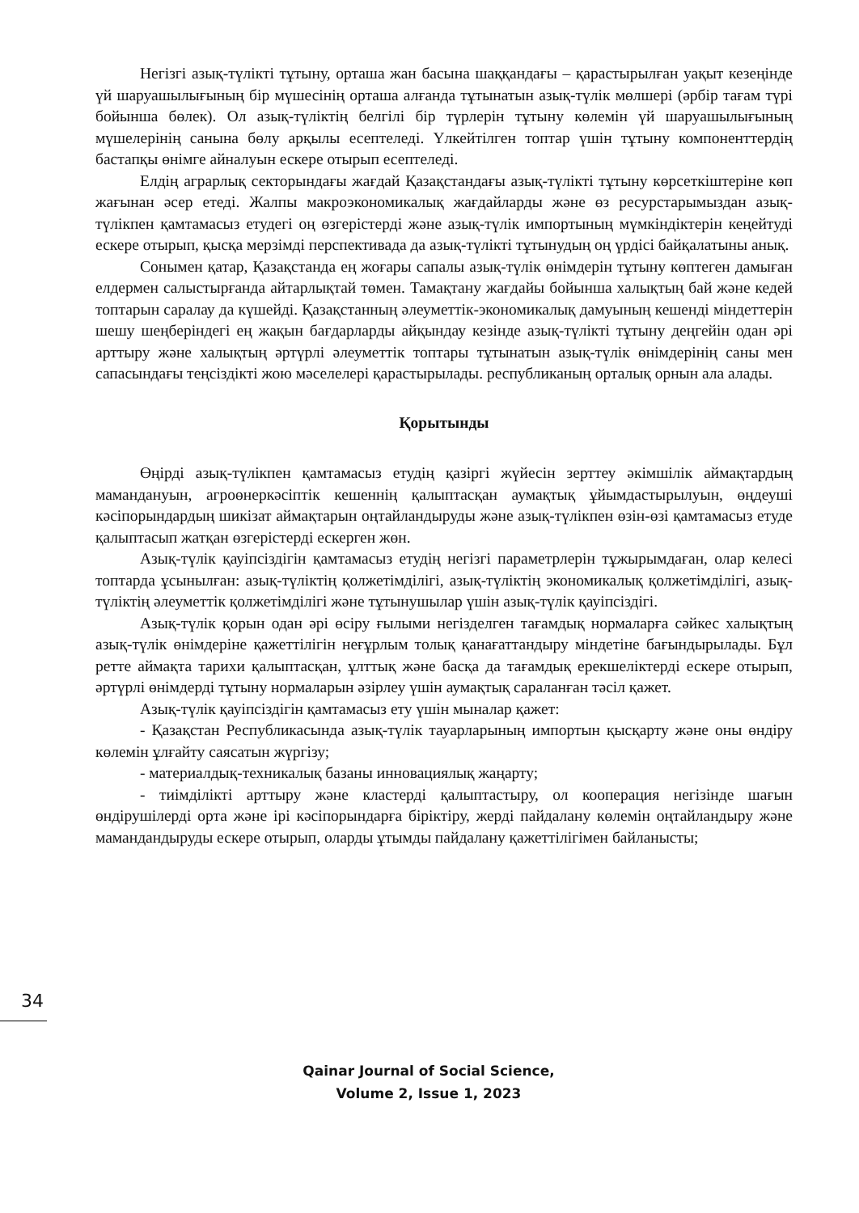Негізгі азық-түлікті тұтыну, орташа жан басына шаққандағы – қарастырылған уақыт кезеңінде үй шаруашылығының бір мүшесінің орташа алғанда тұтынатын азық-түлік мөлшері (әрбір тағам түрі бойынша бөлек). Ол азық-түліктің белгілі бір түрлерін тұтыну көлемін үй шаруашылығының мүшелерінің санына бөлу арқылы есептеледі. Үлкейтілген топтар үшін тұтыну компоненттердің бастапқы өнімге айналуын ескере отырып есептеледі.
Елдің аграрлық секторындағы жағдай Қазақстандағы азық-түлікті тұтыну көрсеткіштеріне көп жағынан әсер етеді. Жалпы макроэкономикалық жағдайларды және өз ресурстарымыздан азық-түлікпен қамтамасыз етудегі оң өзгерістерді және азық-түлік импортының мүмкіндіктерін кеңейтуді ескере отырып, қысқа мерзімді перспективада да азық-түлікті тұтынудың оң үрдісі байқалатыны анық.
Сонымен қатар, Қазақстанда ең жоғары сапалы азық-түлік өнімдерін тұтыну көптеген дамыған елдермен салыстырғанда айтарлықтай төмен. Тамақтану жағдайы бойынша халықтың бай және кедей топтарын саралау да күшейді. Қазақстанның әлеуметтік-экономикалық дамуының кешенді міндеттерін шешу шеңберіндегі ең жақын бағдарларды айқындау кезінде азық-түлікті тұтыну деңгейін одан әрі арттыру және халықтың әртүрлі әлеуметтік топтары тұтынатын азық-түлік өнімдерінің саны мен сапасындағы теңсіздікті жою мәселелері қарастырылады. республиканың орталық орнын ала алады.
Қорытынды
Өңірді азық-түлікпен қамтамасыз етудің қазіргі жүйесін зерттеу әкімшілік аймақтардың мамандануын, агроөнеркәсіптік кешеннің қалыптасқан аумақтық ұйымдастырылуын, өңдеуші кәсіпорындардың шикізат аймақтарын оңтайландыруды және азық-түлікпен өзін-өзі қамтамасыз етуде қалыптасып жатқан өзгерістерді ескерген жөн.
Азық-түлік қауіпсіздігін қамтамасыз етудің негізгі параметрлерін тұжырымдаған, олар келесі топтарда ұсынылған: азық-түліктің қолжетімділігі, азық-түліктің экономикалық қолжетімділігі, азық-түліктің әлеуметтік қолжетімділігі және тұтынушылар үшін азық-түлік қауіпсіздігі.
Азық-түлік қорын одан әрі өсіру ғылыми негізделген тағамдық нормаларға сәйкес халықтың азық-түлік өнімдеріне қажеттілігін неғұрлым толық қанағаттандыру міндетіне бағындырылады. Бұл ретте аймақта тарихи қалыптасқан, ұлттық және басқа да тағамдық ерекшеліктерді ескере отырып, әртүрлі өнімдерді тұтыну нормаларын әзірлеу үшін аумақтық сараланған тәсіл қажет.
Азық-түлік қауіпсіздігін қамтамасыз ету үшін мыналар қажет:
- Қазақстан Республикасында азық-түлік тауарларының импортын қысқарту және оны өндіру көлемін ұлғайту саясатын жүргізу;
- материалдық-техникалық базаны инновациялық жаңарту;
- тиімділікті арттыру және кластерді қалыптастыру, ол кооперация негізінде шағын өндірушілерді орта және ірі кәсіпорындарға біріктіру, жерді пайдалану көлемін оңтайландыру және мамандандыруды ескере отырып, оларды ұтымды пайдалану қажеттілігімен байланысты;
34
Qainar Journal of Social Science,
Volume 2, Issue 1, 2023